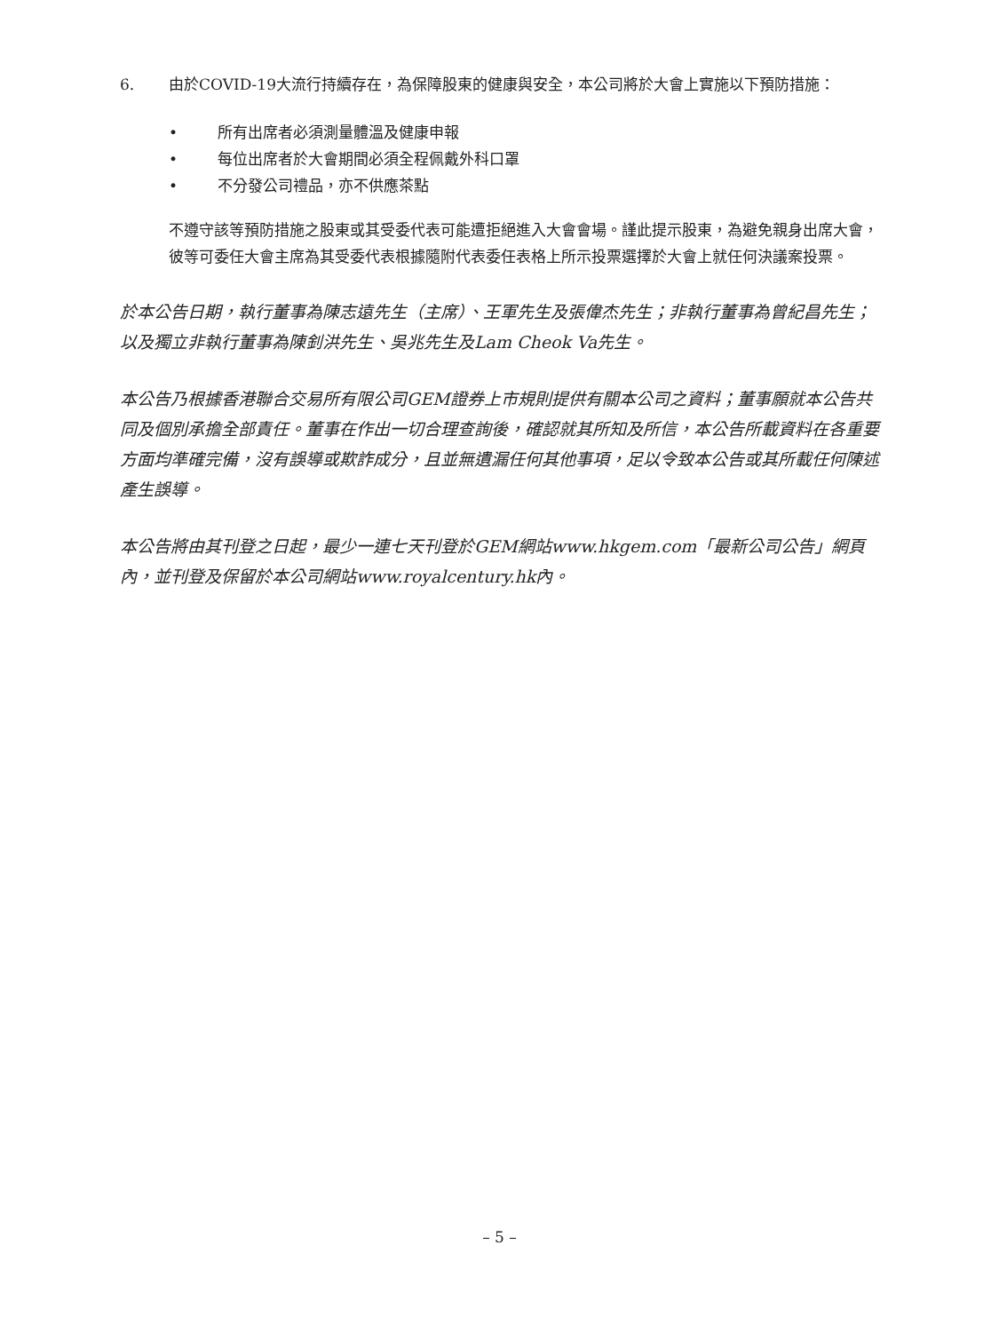6. 由於COVID-19大流行持續存在，為保障股東的健康與安全，本公司將於大會上實施以下預防措施：
• 所有出席者必須測量體溫及健康申報
• 每位出席者於大會期間必須全程佩戴外科口罩
• 不分發公司禮品，亦不供應茶點
不遵守該等預防措施之股東或其受委代表可能遭拒絕進入大會會場。謹此提示股東，為避免親身出席大會，彼等可委任大會主席為其受委代表根據隨附代表委任表格上所示投票選擇於大會上就任何決議案投票。
於本公告日期，執行董事為陳志遠先生（主席）、王軍先生及張偉杰先生；非執行董事為曾紀昌先生；以及獨立非執行董事為陳釗洪先生、吳兆先生及Lam Cheok Va先生。
本公告乃根據香港聯合交易所有限公司GEM證券上市規則提供有關本公司之資料；董事願就本公告共同及個別承擔全部責任。董事在作出一切合理查詢後，確認就其所知及所信，本公告所載資料在各重要方面均準確完備，沒有誤導或欺詐成分，且並無遺漏任何其他事項，足以令致本公告或其所載任何陳述產生誤導。
本公告將由其刊登之日起，最少一連七天刊登於GEM網站www.hkgem.com「最新公司公告」網頁內，並刊登及保留於本公司網站www.royalcentury.hk內。
– 5 –